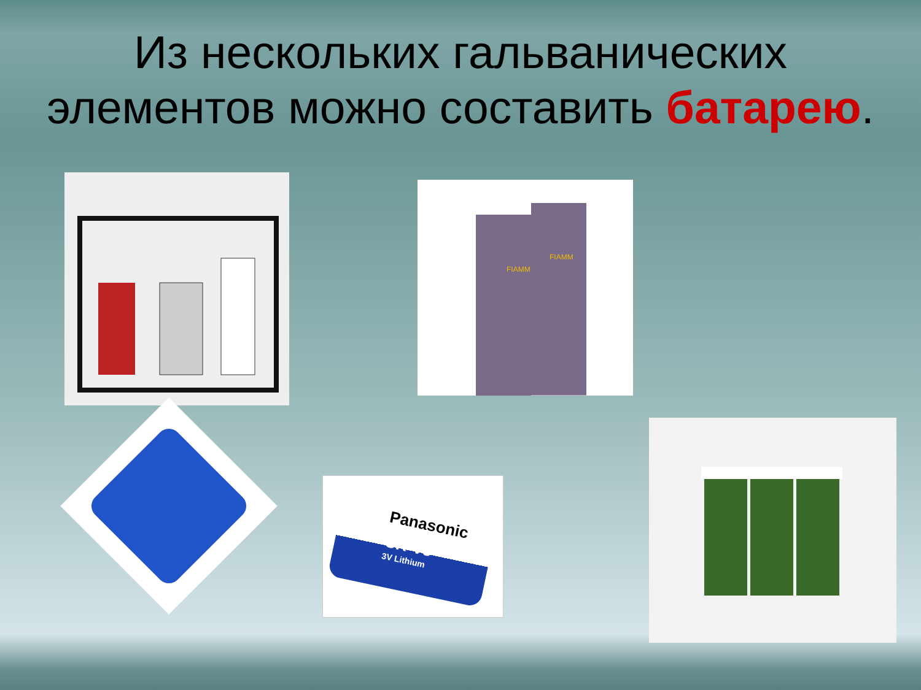Из нескольких гальванических элементов можно составить батарею.
FIAMM
FIAMM
Panasonic
CR-V3
3V Lithium